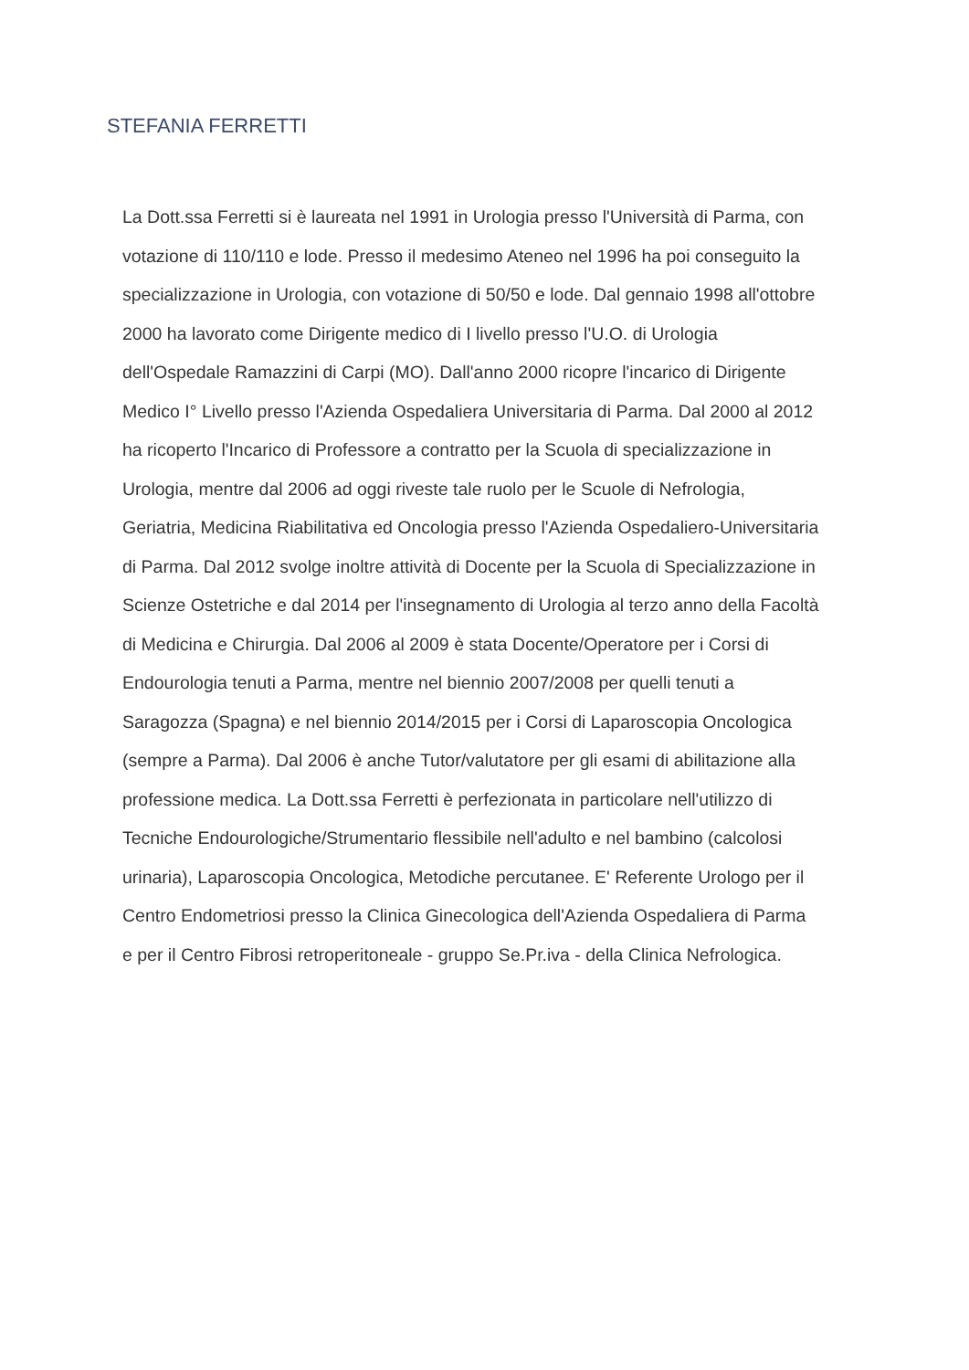STEFANIA FERRETTI
La Dott.ssa Ferretti si è laureata nel 1991 in Urologia presso l'Università di Parma, con
votazione di 110/110 e lode. Presso il medesimo Ateneo nel 1996 ha poi conseguito la
specializzazione in Urologia, con votazione di 50/50 e lode. Dal gennaio 1998 all'ottobre
2000 ha lavorato come Dirigente medico di I livello presso l'U.O. di Urologia
dell'Ospedale Ramazzini di Carpi (MO). Dall'anno 2000 ricopre l'incarico di Dirigente
Medico I° Livello presso l'Azienda Ospedaliera Universitaria di Parma. Dal 2000 al 2012
ha ricoperto l'Incarico di Professore a contratto per la Scuola di specializzazione in
Urologia, mentre dal 2006 ad oggi riveste tale ruolo per le Scuole di Nefrologia,
Geriatria, Medicina Riabilitativa ed Oncologia presso l'Azienda Ospedaliero-Universitaria
di Parma. Dal 2012 svolge inoltre attività di Docente per la Scuola di Specializzazione in
Scienze Ostetriche e dal 2014 per l'insegnamento di Urologia al terzo anno della Facoltà
di Medicina e Chirurgia. Dal 2006 al 2009 è stata Docente/Operatore per i Corsi di
Endourologia tenuti a Parma, mentre nel biennio 2007/2008 per quelli tenuti a
Saragozza (Spagna) e nel biennio 2014/2015 per i Corsi di Laparoscopia Oncologica
(sempre a Parma). Dal 2006 è anche Tutor/valutatore per gli esami di abilitazione alla
professione medica. La Dott.ssa Ferretti è perfezionata in particolare nell'utilizzo di
Tecniche Endourologiche/Strumentario flessibile nell'adulto e nel bambino (calcolosi
urinaria), Laparoscopia Oncologica, Metodiche percutanee. E' Referente Urologo per il
Centro Endometriosi presso la Clinica Ginecologica dell'Azienda Ospedaliera di Parma
e per il Centro Fibrosi retroperitoneale - gruppo Se.Pr.iva - della Clinica Nefrologica.